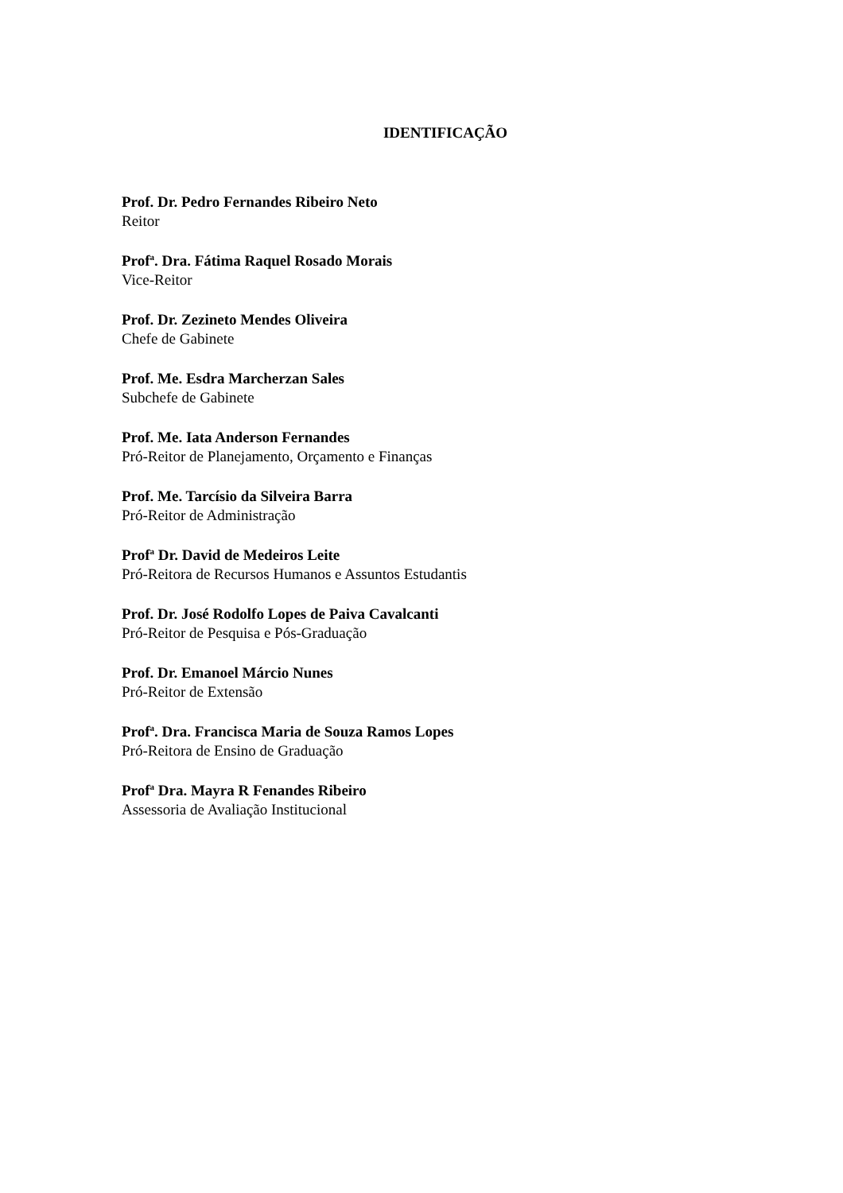IDENTIFICAÇÃO
Prof. Dr. Pedro Fernandes Ribeiro Neto
Reitor
Prof<sup>a</sup>. Dra. Fátima Raquel Rosado Morais
Vice-Reitor
Prof. Dr. Zezineto Mendes Oliveira
Chefe de Gabinete
Prof. Me. Esdra Marcherzan Sales
Subchefe de Gabinete
Prof. Me. Iata Anderson Fernandes
Pró-Reitor de Planejamento, Orçamento e Finanças
Prof. Me. Tarcísio da Silveira Barra
Pró-Reitor de Administração
Prof<sup>a</sup> Dr. David de Medeiros Leite
Pró-Reitora de Recursos Humanos e Assuntos Estudantis
Prof. Dr. José Rodolfo Lopes de Paiva Cavalcanti
Pró-Reitor de Pesquisa e Pós-Graduação
Prof. Dr. Emanoel Márcio Nunes
Pró-Reitor de Extensão
Prof<sup>a</sup>. Dra. Francisca Maria de Souza Ramos Lopes
Pró-Reitora de Ensino de Graduação
Prof<sup>a</sup> Dra. Mayra R Fenandes Ribeiro
Assessoria de Avaliação Institucional